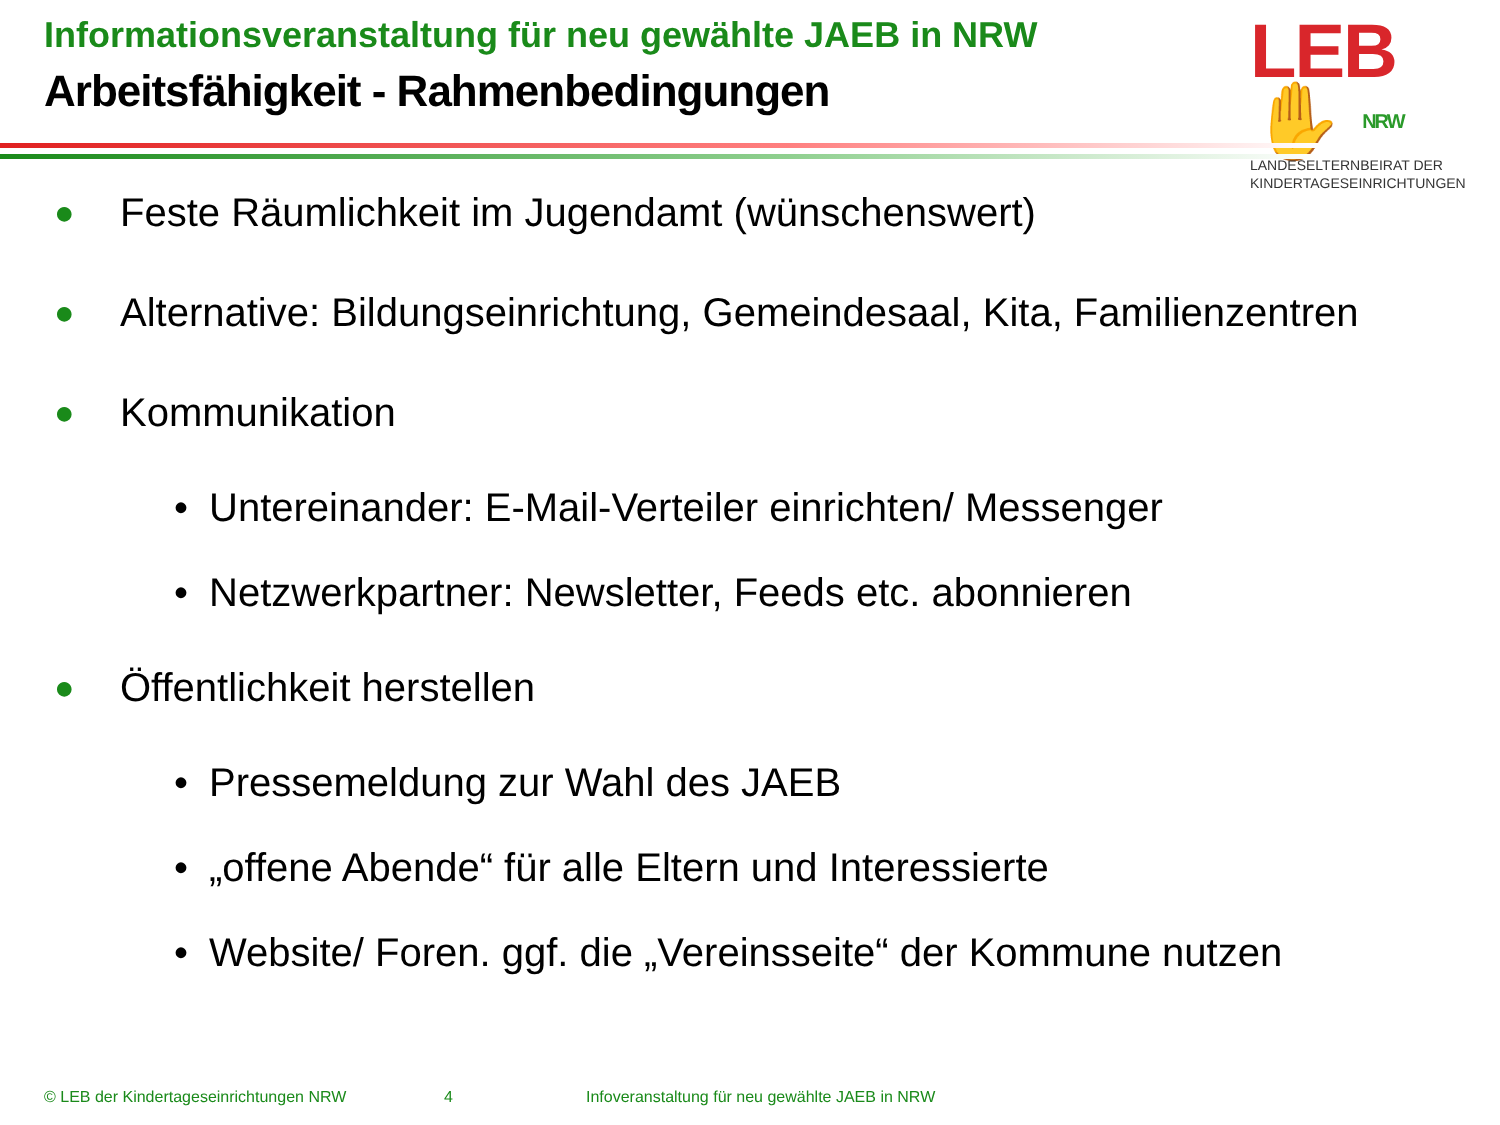Informationsveranstaltung für neu gewählte JAEB in NRW
Arbeitsfähigkeit - Rahmenbedingungen
LEB✋ NRW
LANDESELTERNBEIRAT DER
KINDERTAGESEINRICHTUNGEN
● Feste Räumlichkeit im Jugendamt (wünschenswert)
● Alternative: Bildungseinrichtung, Gemeindesaal, Kita, Familienzentren
● Kommunikation
• Untereinander: E-Mail-Verteiler einrichten/ Messenger
• Netzwerkpartner: Newsletter, Feeds etc. abonnieren
● Öffentlichkeit herstellen
• Pressemeldung zur Wahl des JAEB
• „offene Abende“ für alle Eltern und Interessierte
• Website/ Foren. ggf. die „Vereinsseite“ der Kommune nutzen
© LEB der Kindertageseinrichtungen NRW 4 Infoveranstaltung für neu gewählte JAEB in NRW